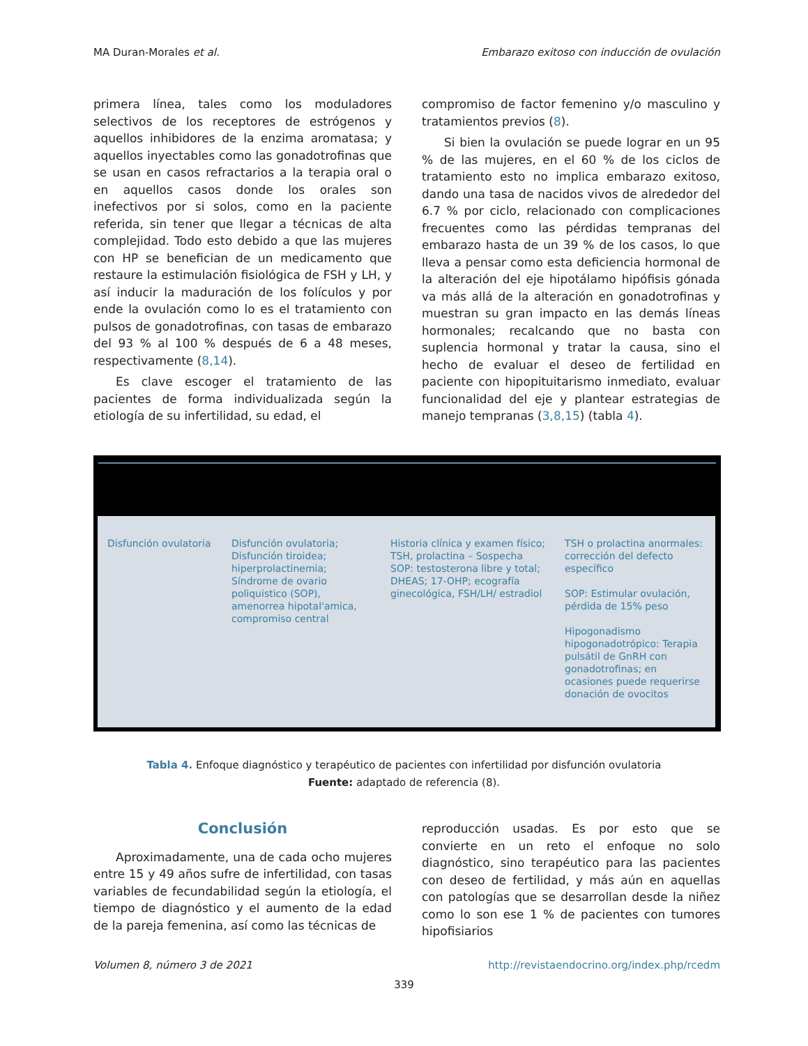MA Duran-Morales et al. Embarazo exitoso con inducción de ovulación
primera línea, tales como los moduladores selectivos de los receptores de estrógenos y aquellos inhibidores de la enzima aromatasa; y aquellos inyectables como las gonadotrofinas que se usan en casos refractarios a la terapia oral o en aquellos casos donde los orales son inefectivos por si solos, como en la paciente referida, sin tener que llegar a técnicas de alta complejidad. Todo esto debido a que las mujeres con HP se benefician de un medicamento que restaure la estimulación fisiológica de FSH y LH, y así inducir la maduración de los folículos y por ende la ovulación como lo es el tratamiento con pulsos de gonadotrofinas, con tasas de embarazo del 93 % al 100 % después de 6 a 48 meses, respectivamente (8,14).
Es clave escoger el tratamiento de las pacientes de forma individualizada según la etiología de su infertilidad, su edad, el
compromiso de factor femenino y/o masculino y tratamientos previos (8).
Si bien la ovulación se puede lograr en un 95 % de las mujeres, en el 60 % de los ciclos de tratamiento esto no implica embarazo exitoso, dando una tasa de nacidos vivos de alrededor del 6.7 % por ciclo, relacionado con complicaciones frecuentes como las pérdidas tempranas del embarazo hasta de un 39 % de los casos, lo que lleva a pensar como esta deficiencia hormonal de la alteración del eje hipotálamo hipófisis gónada va más allá de la alteración en gonadotrofinas y muestran su gran impacto en las demás líneas hormonales; recalcando que no basta con suplencia hormonal y tratar la causa, sino el hecho de evaluar el deseo de fertilidad en paciente con hipopituitarismo inmediato, evaluar funcionalidad del eje y plantear estrategias de manejo tempranas (3,8,15) (tabla 4).
| Disfunción ovulatoria | Disfunción ovulatoria; Disfunción tiroidea; hiperprolactinemia; Síndrome de ovario poliquistico (SOP), amenorrea hipotal'amica, compromiso central | Historia clínica y examen físico; TSH, prolactina – Sospecha SOP: testosterona libre y total; DHEAS; 17-OHP; ecografía ginecológica, FSH/LH/ estradiol | TSH o prolactina anormales: corrección del defecto específico SOP: Estimular ovulación, pérdida de 15% peso Hipogonadismo hipogonadotrópico: Terapia pulsátil de GnRH con gonadotrofinas; en ocasiones puede requerirse donación de ovocitos |
Tabla 4. Enfoque diagnóstico y terapéutico de pacientes con infertilidad por disfunción ovulatoria
Fuente: adaptado de referencia (8).
Conclusión
Aproximadamente, una de cada ocho mujeres entre 15 y 49 años sufre de infertilidad, con tasas variables de fecundabilidad según la etiología, el tiempo de diagnóstico y el aumento de la edad de la pareja femenina, así como las técnicas de
reproducción usadas. Es por esto que se convierte en un reto el enfoque no solo diagnóstico, sino terapéutico para las pacientes con deseo de fertilidad, y más aún en aquellas con patologías que se desarrollan desde la niñez como lo son ese 1 % de pacientes con tumores hipofisiarios
Volumen 8, número 3 de 2021 http://revistaendocrino.org/index.php/rcedm
339